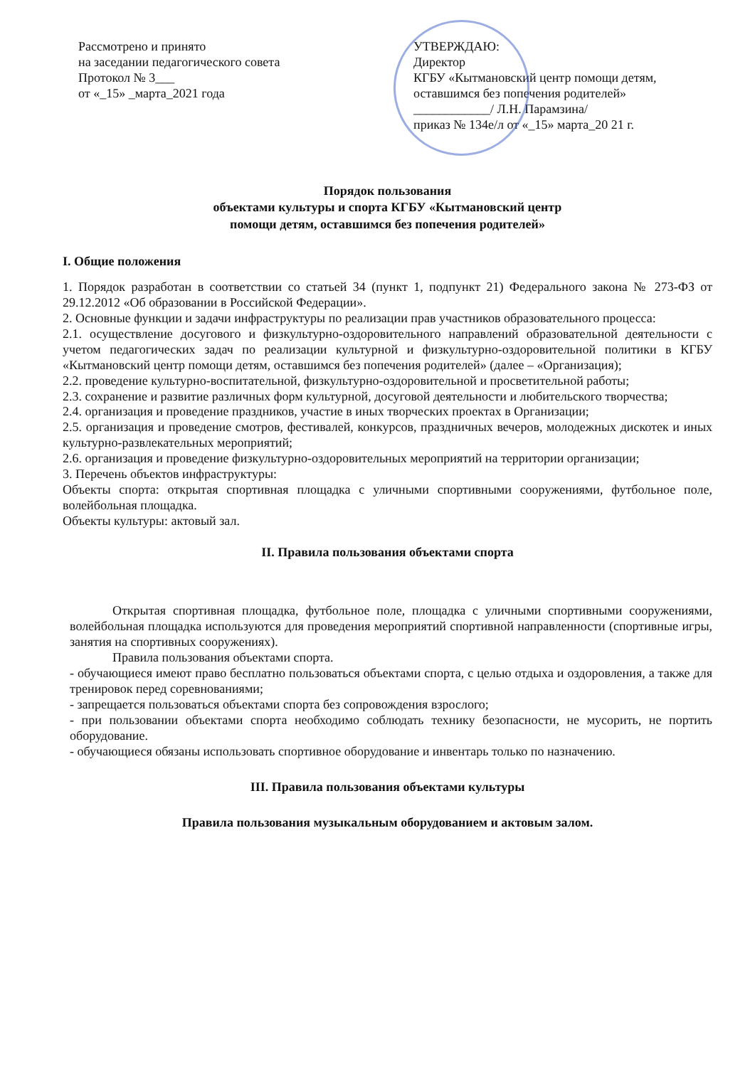Рассмотрено и принято
на заседании педагогического совета
Протокол № 3___
от «_15» _марта_2021 года
УТВЕРЖДАЮ:
Директор
КГБУ «Кытмановский центр помощи детям, оставшимся без попечения родителей»
____________/ Л.Н. Парамзина/
приказ № 134е/л от «_15» марта_20 21 г.
Порядок пользования
объектами культуры и спорта КГБУ «Кытмановский центр
помощи детям, оставшимся без попечения родителей»
I. Общие положения
1. Порядок разработан в соответствии со статьей 34 (пункт 1, подпункт 21) Федерального закона № 273-ФЗ от 29.12.2012 «Об образовании в Российской Федерации».
2. Основные функции и задачи инфраструктуры по реализации прав участников образовательного процесса:
2.1. осуществление досугового и физкультурно-оздоровительного направлений образовательной деятельности с учетом педагогических задач по реализации культурной и физкультурно-оздоровительной политики в КГБУ «Кытмановский центр помощи детям, оставшимся без попечения родителей» (далее – «Организация);
2.2. проведение культурно-воспитательной, физкультурно-оздоровительной и просветительной работы;
2.3. сохранение и развитие различных форм культурной, досуговой деятельности и любительского творчества;
2.4. организация и проведение праздников, участие в иных творческих проектах в Организации;
2.5. организация и проведение смотров, фестивалей, конкурсов, праздничных вечеров, молодежных дискотек и иных культурно-развлекательных мероприятий;
2.6. организация и проведение физкультурно-оздоровительных мероприятий на территории организации;
3. Перечень объектов инфраструктуры:
Объекты спорта: открытая спортивная площадка с уличными спортивными сооружениями, футбольное поле, волейбольная площадка.
Объекты культуры: актовый зал.
II. Правила пользования объектами спорта
Открытая спортивная площадка, футбольное поле, площадка с уличными спортивными сооружениями, волейбольная площадка используются для проведения мероприятий спортивной направленности (спортивные игры, занятия на спортивных сооружениях).
Правила пользования объектами спорта.
- обучающиеся имеют право бесплатно пользоваться объектами спорта, с целью отдыха и оздоровления, а также для тренировок перед соревнованиями;
- запрещается пользоваться объектами спорта без сопровождения взрослого;
- при пользовании объектами спорта необходимо соблюдать технику безопасности, не мусорить, не портить оборудование.
- обучающиеся обязаны использовать спортивное оборудование и инвентарь только по назначению.
III. Правила пользования объектами культуры
Правила пользования музыкальным оборудованием и актовым залом.